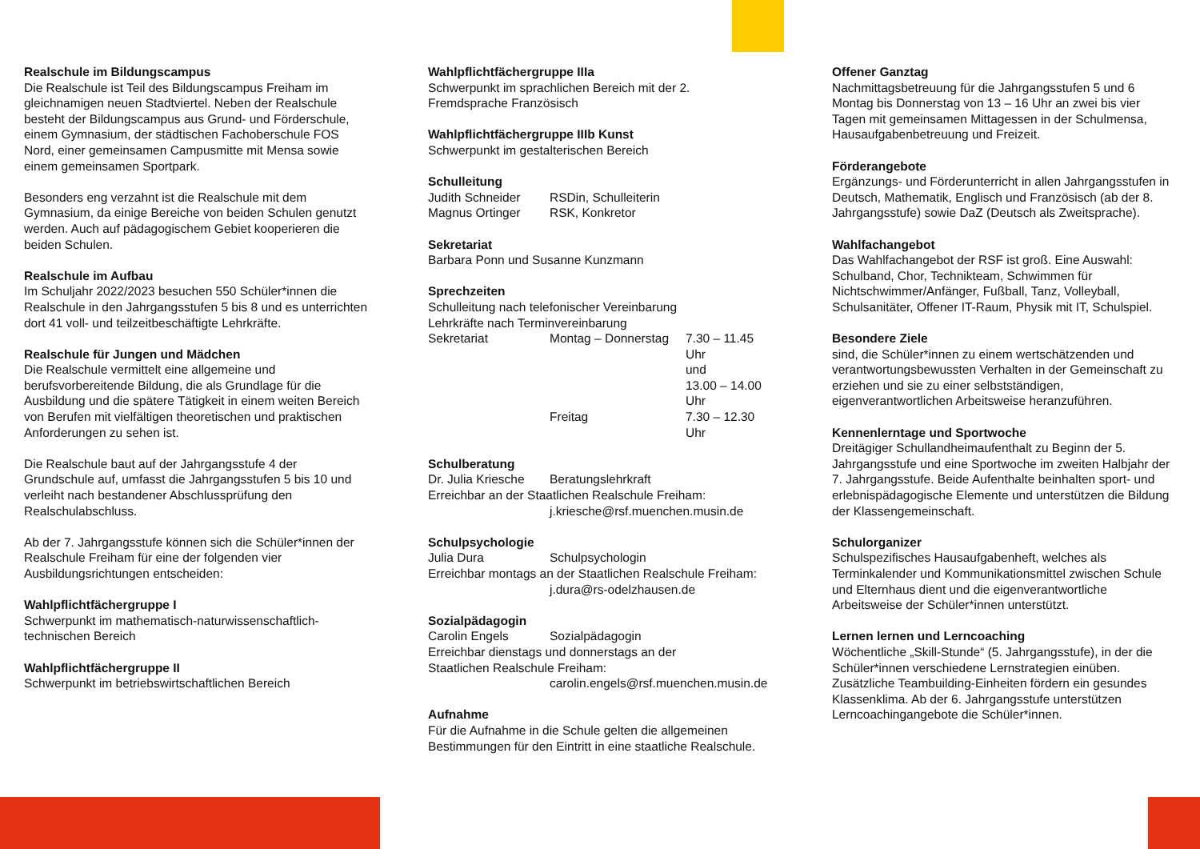Realschule im Bildungscampus
Die Realschule ist Teil des Bildungscampus Freiham im gleichnamigen neuen Stadtviertel. Neben der Realschule besteht der Bildungscampus aus Grund- und Förderschule, einem Gymnasium, der städtischen Fachoberschule FOS Nord, einer gemeinsamen Campusmitte mit Mensa sowie einem gemeinsamen Sportpark.
Besonders eng verzahnt ist die Realschule mit dem Gymnasium, da einige Bereiche von beiden Schulen genutzt werden. Auch auf pädagogischem Gebiet kooperieren die beiden Schulen.
Realschule im Aufbau
Im Schuljahr 2022/2023 besuchen 550 Schüler*innen die Realschule in den Jahrgangsstufen 5 bis 8 und es unterrichten dort 41 voll- und teilzeitbeschäftigte Lehrkräfte.
Realschule für Jungen und Mädchen
Die Realschule vermittelt eine allgemeine und berufsvorbereitende Bildung, die als Grundlage für die Ausbildung und die spätere Tätigkeit in einem weiten Bereich von Berufen mit vielfältigen theoretischen und praktischen Anforderungen zu sehen ist.
Die Realschule baut auf der Jahrgangsstufe 4 der Grundschule auf, umfasst die Jahrgangsstufen 5 bis 10 und verleiht nach bestandener Abschlussprüfung den Realschulabschluss.
Ab der 7. Jahrgangsstufe können sich die Schüler*innen der Realschule Freiham für eine der folgenden vier Ausbildungsrichtungen entscheiden:
Wahlpflichtfächergruppe I
Schwerpunkt im mathematisch-naturwissenschaftlich-technischen Bereich
Wahlpflichtfächergruppe II
Schwerpunkt im betriebswirtschaftlichen Bereich
Wahlpflichtfächergruppe IIIa
Schwerpunkt im sprachlichen Bereich mit der 2. Fremdsprache Französisch
Wahlpflichtfächergruppe IIIb Kunst
Schwerpunkt im gestalterischen Bereich
Schulleitung
| Judith Schneider | RSDin, Schulleiterin |
| Magnus Ortinger | RSK, Konkretor |
Sekretariat
Barbara Ponn und Susanne Kunzmann
Sprechzeiten
Schulleitung nach telefonischer Vereinbarung
Lehrkräfte nach Terminvereinbarung
| Sekretariat | Montag – Donnerstag | 7.30 – 11.45 Uhr und 13.00 – 14.00 Uhr |
| | Freitag | 7.30 – 12.30 Uhr |
Schulberatung
| Dr. Julia Kriesche | Beratungslehrkraft |
Erreichbar an der Staatlichen Realschule Freiham:
j.kriesche@rsf.muenchen.musin.de
Schulpsychologie
| Julia Dura | Schulpsychologin |
Erreichbar montags an der Staatlichen Realschule Freiham:
j.dura@rs-odelzhausen.de
Sozialpädagogin
| Carolin Engels | Sozialpädagogin |
Erreichbar dienstags und donnerstags an der
Staatlichen Realschule Freiham:
carolin.engels@rsf.muenchen.musin.de
Aufnahme
Für die Aufnahme in die Schule gelten die allgemeinen Bestimmungen für den Eintritt in eine staatliche Realschule.
Offener Ganztag
Nachmittagsbetreuung für die Jahrgangsstufen 5 und 6 Montag bis Donnerstag von 13 – 16 Uhr an zwei bis vier Tagen mit gemeinsamen Mittagessen in der Schulmensa, Hausaufgabenbetreuung und Freizeit.
Förderangebote
Ergänzungs- und Förderunterricht in allen Jahrgangsstufen in Deutsch, Mathematik, Englisch und Französisch (ab der 8. Jahrgangsstufe) sowie DaZ (Deutsch als Zweitsprache).
Wahlfachangebot
Das Wahlfachangebot der RSF ist groß. Eine Auswahl: Schulband, Chor, Technikteam, Schwimmen für Nichtschwimmer/Anfänger, Fußball, Tanz, Volleyball, Schulsanitäter, Offener IT-Raum, Physik mit IT, Schulspiel.
Besondere Ziele
sind, die Schüler*innen zu einem wertschätzenden und verantwortungsbewussten Verhalten in der Gemeinschaft zu erziehen und sie zu einer selbstständigen, eigenverantwortlichen Arbeitsweise heranzuführen.
Kennenlerntage und Sportwoche
Dreitägiger Schullandheimaufenthalt zu Beginn der 5. Jahrgangsstufe und eine Sportwoche im zweiten Halbjahr der 7. Jahrgangsstufe. Beide Aufenthalte beinhalten sport- und erlebnispädagogische Elemente und unterstützen die Bildung der Klassengemeinschaft.
Schulorganizer
Schulspezifisches Hausaufgabenheft, welches als Terminkalender und Kommunikationsmittel zwischen Schule und Elternhaus dient und die eigenverantwortliche Arbeitsweise der Schüler*innen unterstützt.
Lernen lernen und Lerncoaching
Wöchentliche „Skill-Stunde“ (5. Jahrgangsstufe), in der die Schüler*innen verschiedene Lernstrategien einüben. Zusätzliche Teambuilding-Einheiten fördern ein gesundes Klassenklima. Ab der 6. Jahrgangsstufe unterstützen Lerncoachingangebote die Schüler*innen.